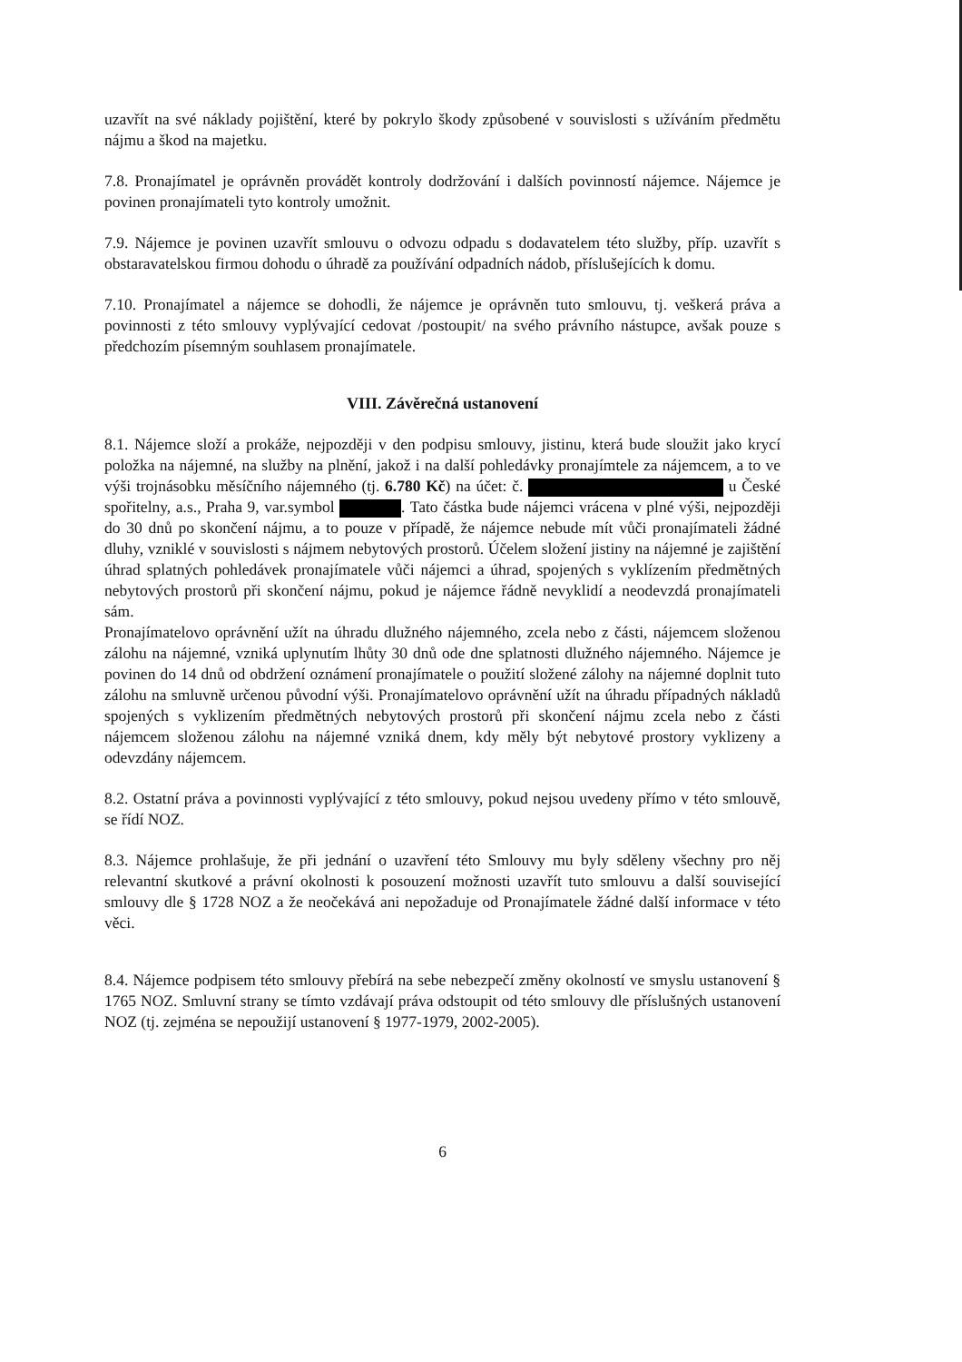uzavřít na své náklady pojištění, které by pokrylo škody způsobené v souvislosti s užíváním předmětu nájmu a škod na majetku.
7.8. Pronajímatel je oprávněn provádět kontroly dodržování i dalších povinností nájemce. Nájemce je povinen pronajímateli tyto kontroly umožnit.
7.9. Nájemce je povinen uzavřít smlouvu o odvozu odpadu s dodavatelem této služby, příp. uzavřít s obstaravatelskou firmou dohodu o úhradě za používání odpadních nádob, příslušejících k domu.
7.10. Pronajímatel a nájemce se dohodli, že nájemce je oprávněn tuto smlouvu, tj. veškerá práva a povinnosti z této smlouvy vyplývající cedovat /postoupit/ na svého právního nástupce, avšak pouze s předchozím písemným souhlasem pronajímatele.
VIII. Závěrečná ustanovení
8.1. Nájemce složí a prokáže, nejpozději v den podpisu smlouvy, jistinu, která bude sloužit jako krycí položka na nájemné, na služby na plnění, jakož i na další pohledávky pronajímtele za nájemcem, a to ve výši trojnásobku měsíčního nájemného (tj. 6.780 Kč) na účet: č. u České spořitelny, a.s., Praha 9, var.symbol . Tato částka bude nájemci vrácena v plné výši, nejpozději do 30 dnů po skončení nájmu, a to pouze v případě, že nájemce nebude mít vůči pronajímateli žádné dluhy, vzniklé v souvislosti s nájmem nebytových prostorů. Účelem složení jistiny na nájemné je zajištění úhrad splatných pohledávek pronajímatele vůči nájemci a úhrad, spojených s vyklízením předmětných nebytových prostorů při skončení nájmu, pokud je nájemce řádně nevyklidí a neodevzdá pronajímateli sám.
Pronajímatelovo oprávnění užít na úhradu dlužného nájemného, zcela nebo z části, nájemcem složenou zálohu na nájemné, vzniká uplynutím lhůty 30 dnů ode dne splatnosti dlužného nájemného. Nájemce je povinen do 14 dnů od obdržení oznámení pronajímatele o použití složené zálohy na nájemné doplnit tuto zálohu na smluvně určenou původní výši. Pronajímatelovo oprávnění užít na úhradu případných nákladů spojených s vyklizením předmětných nebytových prostorů při skončení nájmu zcela nebo z části nájemcem složenou zálohu na nájemné vzniká dnem, kdy měly být nebytové prostory vyklizeny a odevzdány nájemcem.
8.2. Ostatní práva a povinnosti vyplývající z této smlouvy, pokud nejsou uvedeny přímo v této smlouvě, se řídí NOZ.
8.3. Nájemce prohlašuje, že při jednání o uzavření této Smlouvy mu byly sděleny všechny pro něj relevantní skutkové a právní okolnosti k posouzení možnosti uzavřít tuto smlouvu a další související smlouvy dle § 1728 NOZ a že neočekává ani nepožaduje od Pronajímatele žádné další informace v této věci.
8.4. Nájemce podpisem této smlouvy přebírá na sebe nebezpečí změny okolností ve smyslu ustanovení § 1765 NOZ. Smluvní strany se tímto vzdávají práva odstoupit od této smlouvy dle příslušných ustanovení NOZ (tj. zejména se nepoužijí ustanovení § 1977-1979, 2002-2005).
6